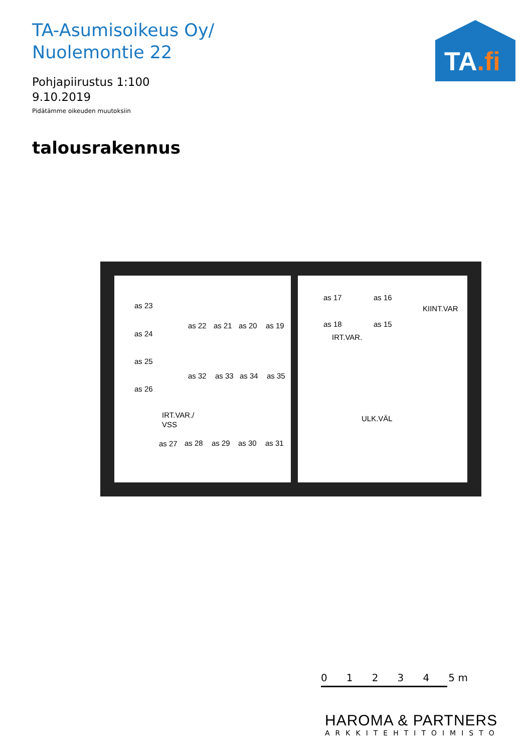TA-Asumisoikeus Oy/
Nuolemontie 22
Pohjapiirustus 1:100
9.10.2019
Pidätämme oikeuden muutoksiin
talousrakennus
TA.fi
as 23
as 24
as 25
as 26
as 22
as 21
as 20
as 19
as 32
as 33
as 34
as 35
IRT.VAR./
VSS
as 27
as 28
as 29
as 30
as 31
as 17
as 16
as 18
as 15
KIINT.VAR
IRT.VAR.
ULK.VÄL
0 1 2 3 4 5 m
HAROMA & PARTNERS
ARKKITEHTITOIMISTO